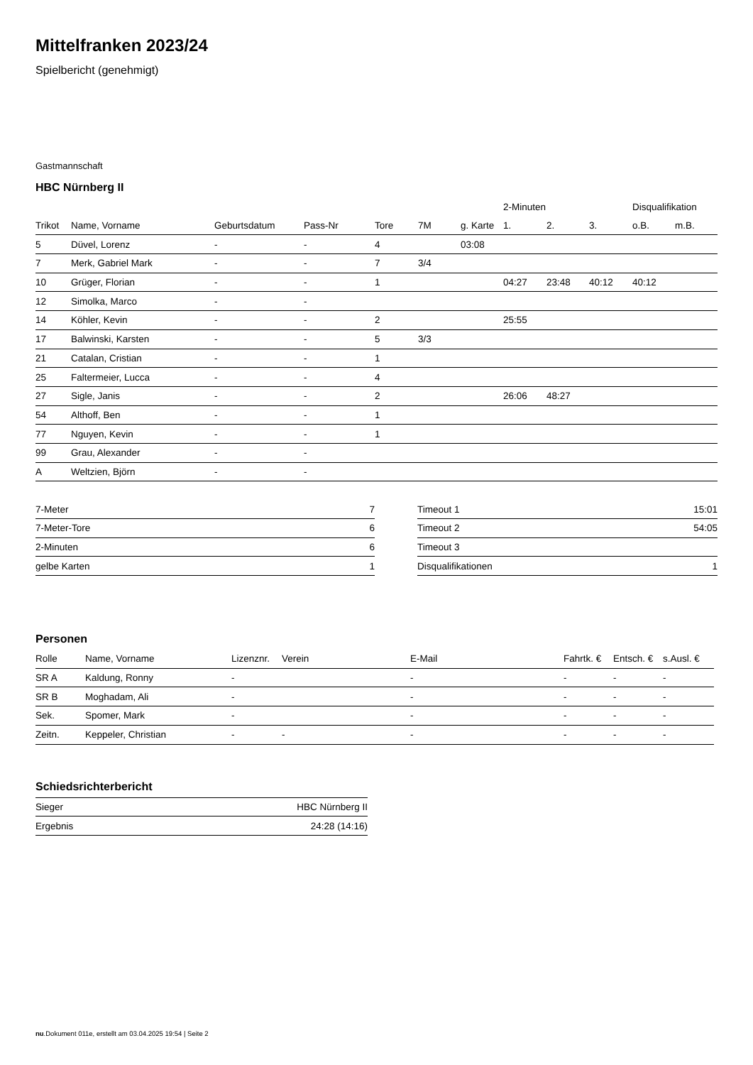Mittelfranken 2023/24
Spielbericht (genehmigt)
Gastmannschaft
HBC Nürnberg II
| | | | | | | | 2-Minuten | | | Disqualifikation | |
| --- | --- | --- | --- | --- | --- | --- | --- | --- | --- | --- | --- |
| Trikot | Name, Vorname | Geburtsdatum | Pass-Nr | Tore | 7M | g. Karte | 1. | 2. | 3. | o.B. | m.B. |
| 5 | Düvel, Lorenz | - | - | 4 | | 03:08 | | | | | |
| 7 | Merk, Gabriel Mark | - | - | 7 | 3/4 | | | | | | |
| 10 | Grüger, Florian | - | - | 1 | | | 04:27 | 23:48 | 40:12 | 40:12 | |
| 12 | Simolka, Marco | - | - | | | | | | | | |
| 14 | Köhler, Kevin | - | - | 2 | | | 25:55 | | | | |
| 17 | Balwinski, Karsten | - | - | 5 | 3/3 | | | | | | |
| 21 | Catalan, Cristian | - | - | 1 | | | | | | | |
| 25 | Faltermeier, Lucca | - | - | 4 | | | | | | | |
| 27 | Sigle, Janis | - | - | 2 | | | 26:06 | 48:27 | | | |
| 54 | Althoff, Ben | - | - | 1 | | | | | | | |
| 77 | Nguyen, Kevin | - | - | 1 | | | | | | | |
| 99 | Grau, Alexander | - | - | | | | | | | | |
| A | Weltzien, Björn | - | - | | | | | | | | |
| 7-Meter | 7 |
| 7-Meter-Tore | 6 |
| 2-Minuten | 6 |
| gelbe Karten | 1 |
| Timeout 1 | 15:01 |
| Timeout 2 | 54:05 |
| Timeout 3 | |
| Disqualifikationen | 1 |
Personen
| Rolle | Name, Vorname | Lizenznr. | Verein | E-Mail | Fahrtk. € | Entsch. € | s.Ausl. € |
| --- | --- | --- | --- | --- | --- | --- | --- |
| SR A | Kaldung, Ronny | - | | - | - | - | - |
| SR B | Moghadam, Ali | - | | - | - | - | - |
| Sek. | Spomer, Mark | - | | - | - | - | - |
| Zeitn. | Keppeler, Christian | - | - | - | - | - | - |
Schiedsrichterbericht
| Sieger | HBC Nürnberg II |
| Ergebnis | 24:28 (14:16) |
nu.Dokument 011e, erstellt am 03.04.2025 19:54 | Seite 2